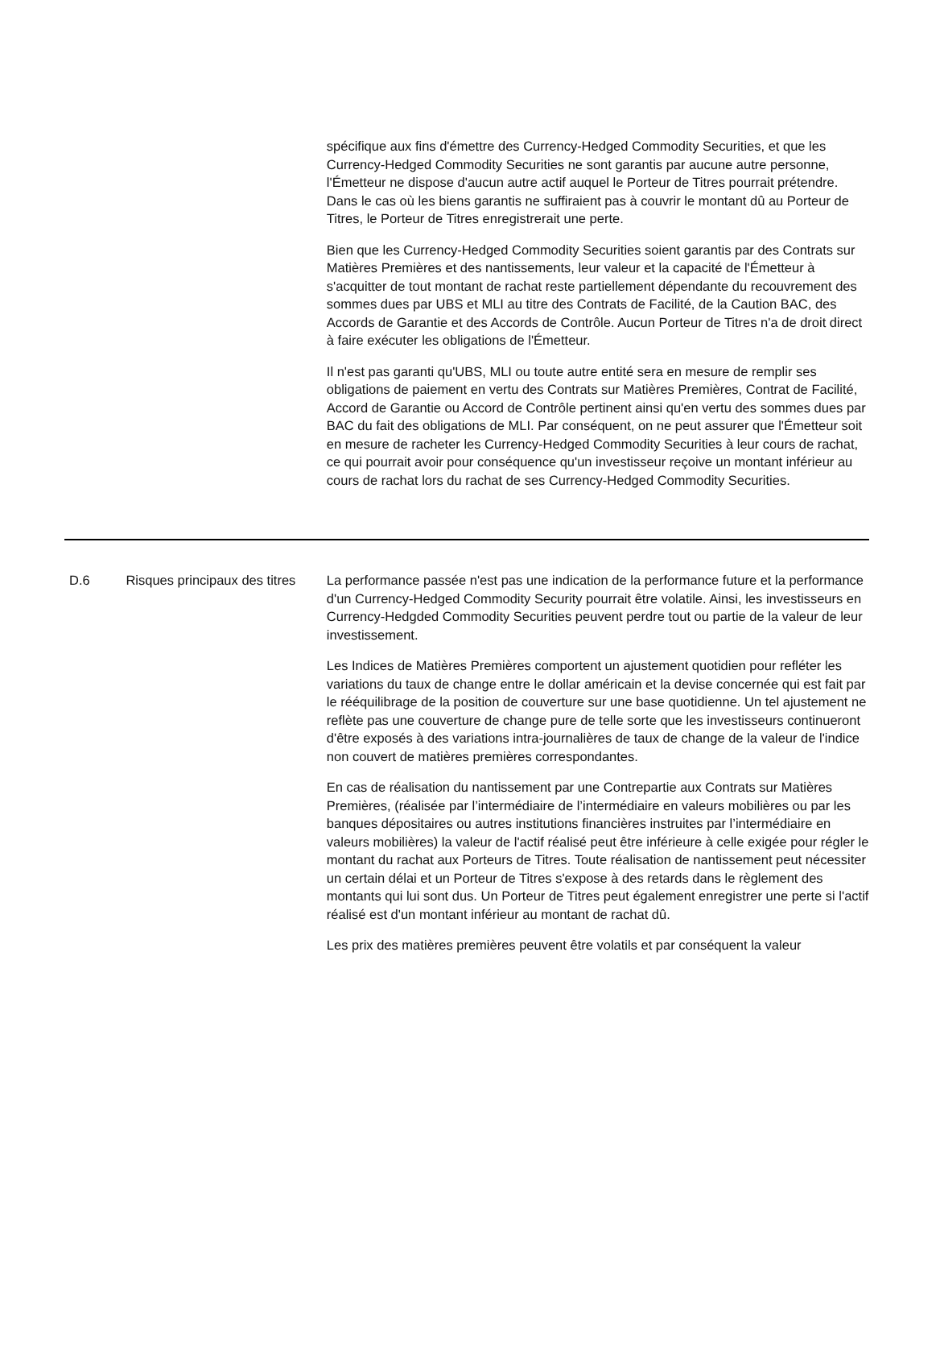| | | spécifique aux fins d'émettre des Currency-Hedged Commodity Securities, et que les Currency-Hedged Commodity Securities ne sont garantis par aucune autre personne, l'Émetteur ne dispose d'aucun autre actif auquel le Porteur de Titres pourrait prétendre. Dans le cas où les biens garantis ne suffiraient pas à couvrir le montant dû au Porteur de Titres, le Porteur de Titres enregistrerait une perte. Bien que les Currency-Hedged Commodity Securities soient garantis par des Contrats sur Matières Premières et des nantissements, leur valeur et la capacité de l'Émetteur à s'acquitter de tout montant de rachat reste partiellement dépendante du recouvrement des sommes dues par UBS et MLI au titre des Contrats de Facilité, de la Caution BAC, des Accords de Garantie et des Accords de Contrôle. Aucun Porteur de Titres n'a de droit direct à faire exécuter les obligations de l'Émetteur. Il n'est pas garanti qu'UBS, MLI ou toute autre entité sera en mesure de remplir ses obligations de paiement en vertu des Contrats sur Matières Premières, Contrat de Facilité, Accord de Garantie ou Accord de Contrôle pertinent ainsi qu'en vertu des sommes dues par BAC du fait des obligations de MLI. Par conséquent, on ne peut assurer que l'Émetteur soit en mesure de racheter les Currency-Hedged Commodity Securities à leur cours de rachat, ce qui pourrait avoir pour conséquence qu'un investisseur reçoive un montant inférieur au cours de rachat lors du rachat de ses Currency-Hedged Commodity Securities. |
| D.6 | Risques principaux des titres | La performance passée n'est pas une indication de la performance future et la performance d'un Currency-Hedged Commodity Security pourrait être volatile. Ainsi, les investisseurs en Currency-Hedgded Commodity Securities peuvent perdre tout ou partie de la valeur de leur investissement. Les Indices de Matières Premières comportent un ajustement quotidien pour refléter les variations du taux de change entre le dollar américain et la devise concernée qui est fait par le rééquilibrage de la position de couverture sur une base quotidienne. Un tel ajustement ne reflète pas une couverture de change pure de telle sorte que les investisseurs continueront d'être exposés à des variations intra-journalières de taux de change de la valeur de l'indice non couvert de matières premières correspondantes. En cas de réalisation du nantissement par une Contrepartie aux Contrats sur Matières Premières, (réalisée par l’intermédiaire de l’intermédiaire en valeurs mobilières ou par les banques dépositaires ou autres institutions financières instruites par l’intermédiaire en valeurs mobilières) la valeur de l'actif réalisé peut être inférieure à celle exigée pour régler le montant du rachat aux Porteurs de Titres. Toute réalisation de nantissement peut nécessiter un certain délai et un Porteur de Titres s'expose à des retards dans le règlement des montants qui lui sont dus. Un Porteur de Titres peut également enregistrer une perte si l'actif réalisé est d'un montant inférieur au montant de rachat dû. Les prix des matières premières peuvent être volatils et par conséquent la valeur |